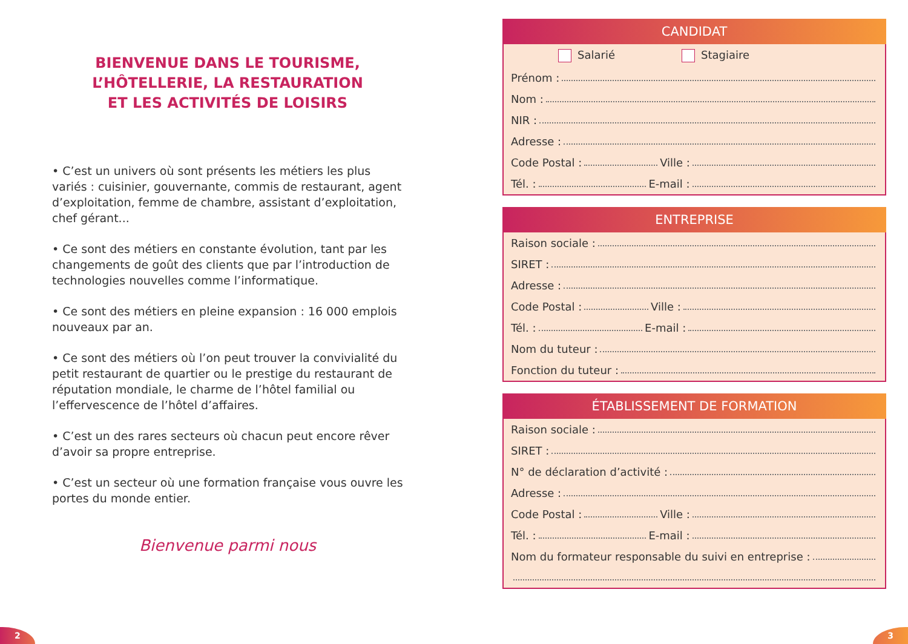BIENVENUE DANS LE TOURISME,
L’HÔTELLERIE, LA RESTAURATION
ET LES ACTIVITÉS DE LOISIRS
• C’est un univers où sont présents les métiers les plus variés : cuisinier, gouvernante, commis de restaurant, agent d’exploi­tation, femme de chambre, assistant d’exploitation, chef gérant...
• Ce sont des métiers en constante évolution, tant par les changements de goût des clients que par l’introduction de technologies nouvelles comme l’informatique.
• Ce sont des métiers en pleine expansion : 16 000 emplois nouveaux par an.
• Ce sont des métiers où l’on peut trouver la convivialité du petit restaurant de quartier ou le prestige du restaurant de réputation mondiale, le charme de l’hôtel familial ou l’effervescence de l’hôtel d’affaires.
• C’est un des rares secteurs où chacun peut encore rêver d’avoir sa propre entreprise.
• C’est un secteur où une formation française vous ouvre les portes du monde entier.
Bienvenue parmi nous
CANDIDAT
Salarié Stagiaire
Prénom :
Nom :
NIR :
Adresse :
Code Postal : Ville :
Tél. : E-mail :
ENTREPRISE
Raison sociale :
SIRET :
Adresse :
Code Postal : Ville :
Tél. : E-mail :
Nom du tuteur :
Fonction du tuteur :
ÉTABLISSEMENT DE FORMATION
Raison sociale :
SIRET :
N° de déclaration d’activité :
Adresse :
Code Postal : Ville :
Tél. : E-mail :
Nom du formateur responsable du suivi en entreprise :
2
3